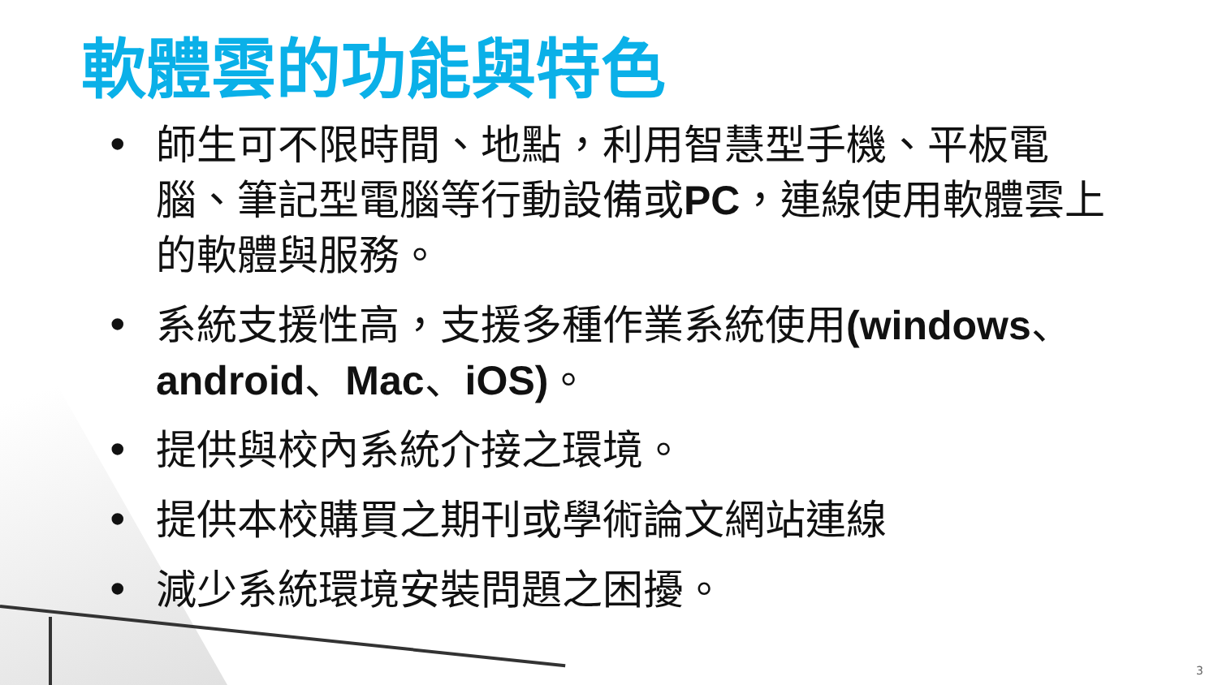軟體雲的功能與特色
• 師生可不限時間、地點，利用智慧型手機、平板電腦、筆記型電腦等行動設備或PC，連線使用軟體雲上的軟體與服務。
• 系統支援性高，支援多種作業系統使用(windows、android、Mac、iOS)。
• 提供與校內系統介接之環境。
• 提供本校購買之期刊或學術論文網站連線
• 減少系統環境安裝問題之困擾。
3